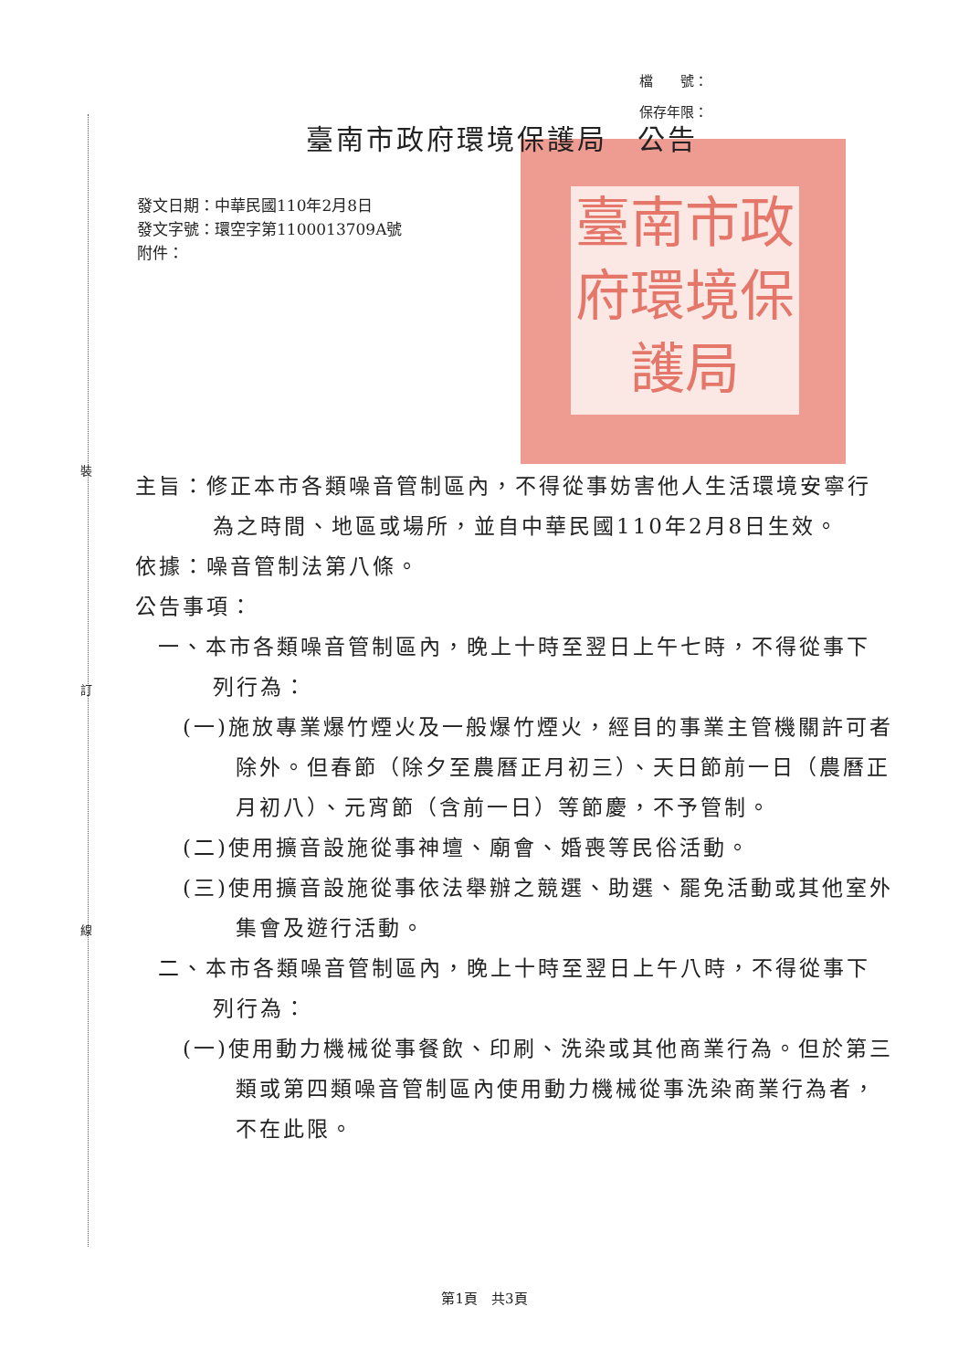裝
訂
線
檔　　號：
保存年限：
臺南市政府環境保護局
臺南市政府環境保護局　公告
發文日期：中華民國110年2月8日
發文字號：環空字第1100013709A號
附件：
主旨：修正本市各類噪音管制區內，不得從事妨害他人生活環境安寧行為之時間、地區或場所，並自中華民國110年2月8日生效。
依據：噪音管制法第八條。
公告事項：
一、本市各類噪音管制區內，晚上十時至翌日上午七時，不得從事下列行為：
(一)施放專業爆竹煙火及一般爆竹煙火，經目的事業主管機關許可者除外。但春節（除夕至農曆正月初三）、天日節前一日（農曆正月初八）、元宵節（含前一日）等節慶，不予管制。
(二)使用擴音設施從事神壇、廟會、婚喪等民俗活動。
(三)使用擴音設施從事依法舉辦之競選、助選、罷免活動或其他室外集會及遊行活動。
二、本市各類噪音管制區內，晚上十時至翌日上午八時，不得從事下列行為：
(一)使用動力機械從事餐飲、印刷、洗染或其他商業行為。但於第三類或第四類噪音管制區內使用動力機械從事洗染商業行為者，不在此限。
第1頁　共3頁